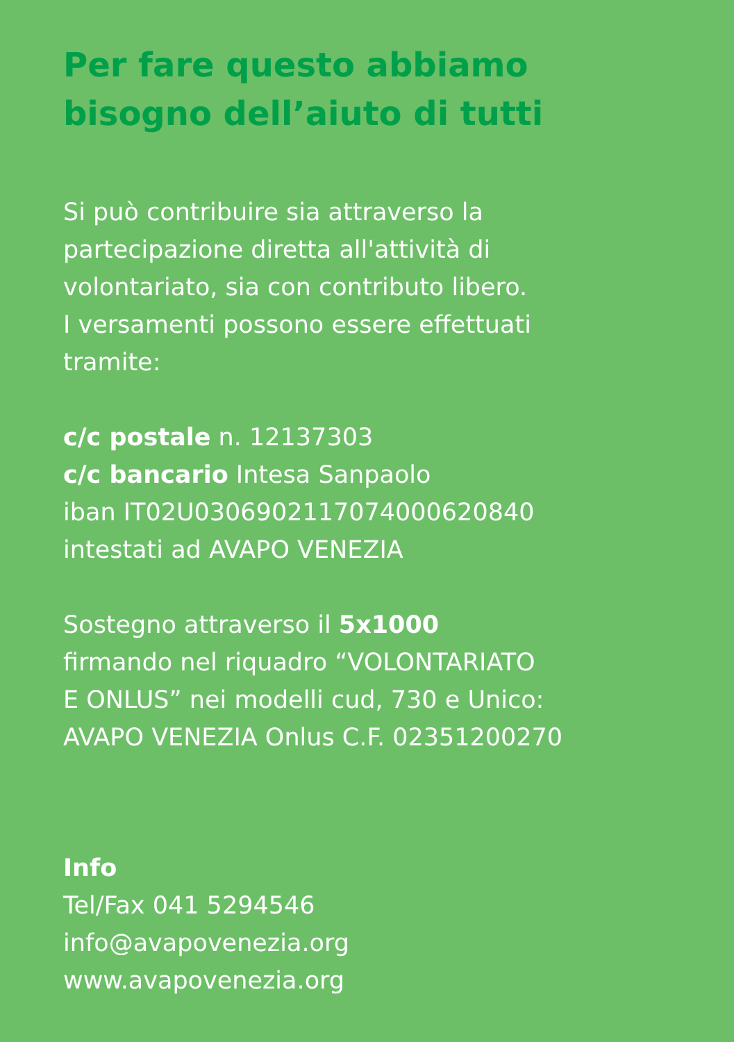Per fare questo abbiamo
bisogno dell’aiuto di tutti
Si può contribuire sia attraverso la
partecipazione diretta all'attività di
volontariato, sia con contributo libero.
I versamenti possono essere effettuati
tramite:
c/c postale n. 12137303
c/c bancario Intesa Sanpaolo
iban IT02U0306902117074000620840
intestati ad AVAPO VENEZIA
Sostegno attraverso il 5x1000
firmando nel riquadro “VOLONTARIATO
E ONLUS” nei modelli cud, 730 e Unico:
AVAPO VENEZIA Onlus C.F. 02351200270
Info
Tel/Fax 041 5294546
info@avapovenezia.org
www.avapovenezia.org